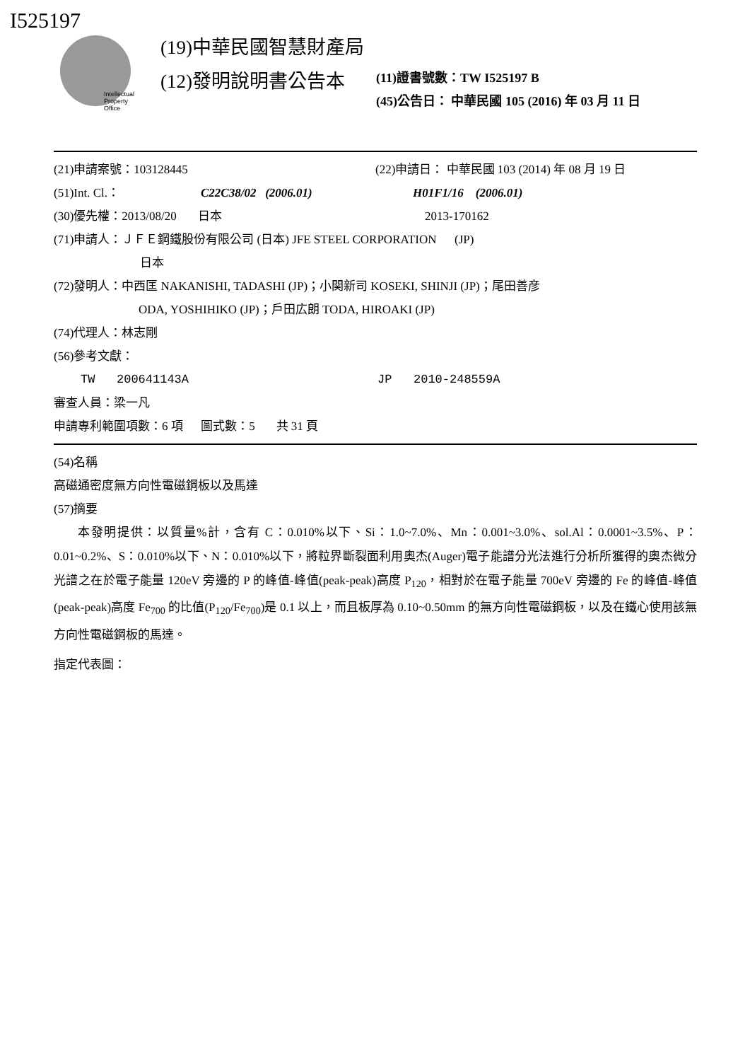I525197
Intellectual
Property
Office
(19)中華民國智慧財產局
(12)發明說明書公告本 (11)證書號數：TW I525197 B
(45)公告日： 中華民國 105 (2016) 年 03 月 11 日
(21)申請案號：103128445 (22)申請日： 中華民國 103 (2014) 年 08 月 19 日
(51)Int. Cl.： C22C38/02 (2006.01) H01F1/16 (2006.01)
(30)優先權：2013/08/20 日本 2013-170162
(71)申請人：ＪＦＥ鋼鐵股份有限公司 (日本) JFE STEEL CORPORATION (JP)
日本
(72)發明人：中西匡 NAKANISHI, TADASHI (JP)；小関新司 KOSEKI, SHINJI (JP)；尾田善彦
ODA, YOSHIHIKO (JP)；戶田広朗 TODA, HIROAKI (JP)
(74)代理人：林志剛
(56)參考文獻：
TW 200641143A JP 2010-248559A
審查人員：梁一凡
申請專利範圍項數：6 項 圖式數：5 共 31 頁
(54)名稱
高磁通密度無方向性電磁鋼板以及馬達
(57)摘要
本發明提供：以質量%計，含有 C：0.010%以下、Si：1.0~7.0%、Mn：0.001~3.0%、sol.Al：0.0001~3.5%、P：0.01~0.2%、S：0.010%以下、N：0.010%以下，將粒界斷裂面利用奧杰(Auger)電子能譜分光法進行分析所獲得的奧杰微分光譜之在於電子能量 120eV 旁邊的 P 的峰值-峰值(peak-peak)高度 P<sub>120</sub>，相對於在電子能量 700eV 旁邊的 Fe 的峰值-峰值(peak-peak)高度 Fe<sub>700</sub> 的比值(P<sub>120</sub>/Fe<sub>700</sub>)是 0.1 以上，而且板厚為 0.10~0.50mm 的無方向性電磁鋼板，以及在鐵心使用該無方向性電磁鋼板的馬達。
指定代表圖：